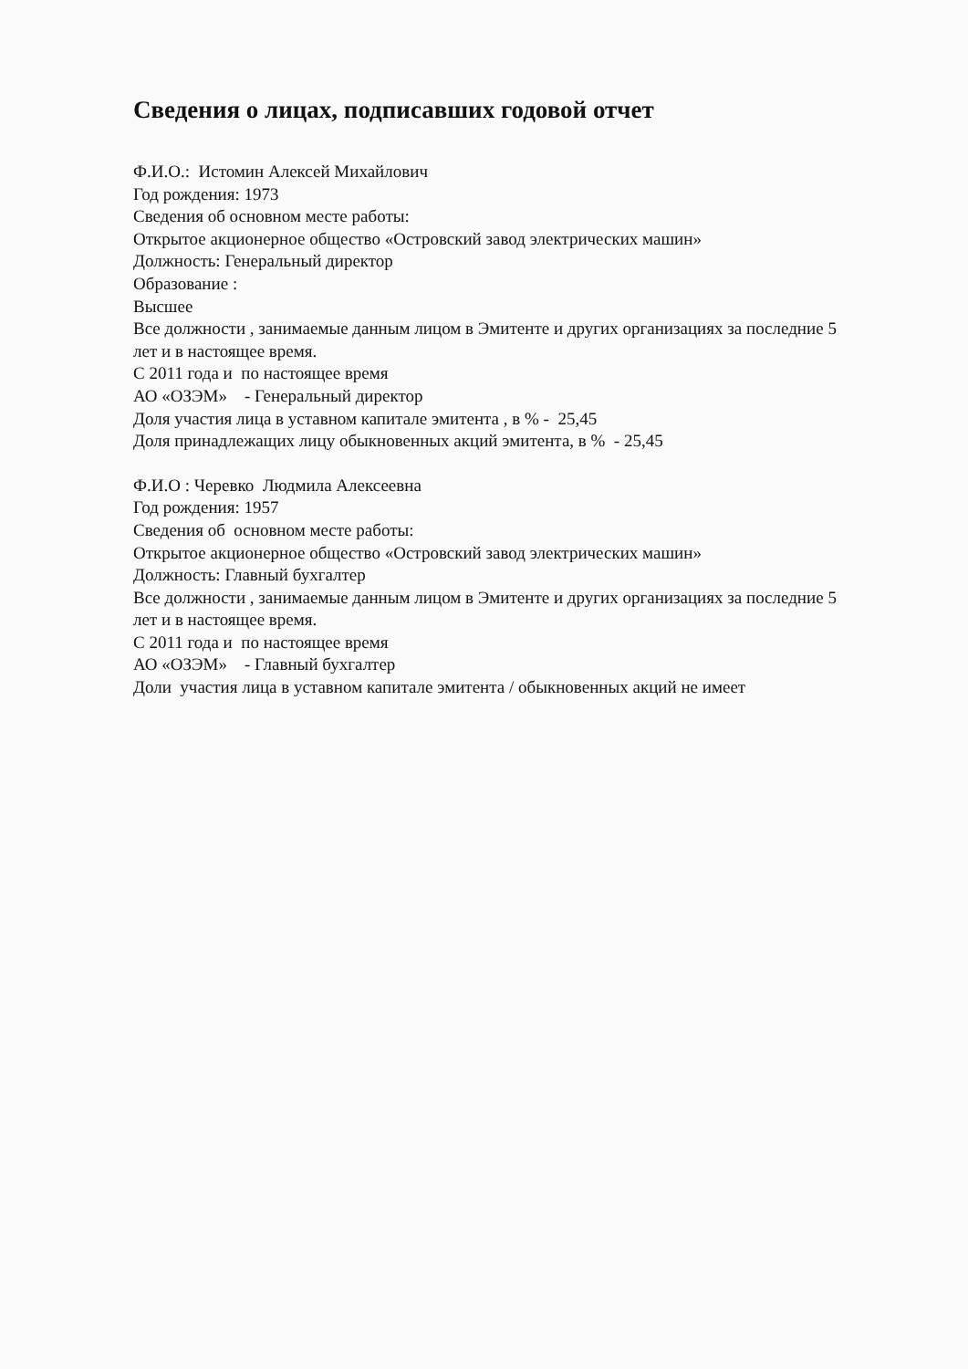Сведения о лицах, подписавших годовой отчет
Ф.И.О.: Истомин Алексей Михайлович
Год рождения: 1973
Сведения об основном месте работы:
Открытое акционерное общество «Островский завод электрических машин»
Должность: Генеральный директор
Образование :
Высшее
Все должности , занимаемые данным лицом в Эмитенте и других организациях за последние 5 лет и в настоящее время.
С 2011 года и по настоящее время
АО «ОЗЭМ» - Генеральный директор
Доля участия лица в уставном капитале эмитента , в % - 25,45
Доля принадлежащих лицу обыкновенных акций эмитента, в % - 25,45
Ф.И.О : Черевко Людмила Алексеевна
Год рождения: 1957
Сведения об основном месте работы:
Открытое акционерное общество «Островский завод электрических машин»
Должность: Главный бухгалтер
Все должности , занимаемые данным лицом в Эмитенте и других организациях за последние 5 лет и в настоящее время.
С 2011 года и по настоящее время
АО «ОЗЭМ» - Главный бухгалтер
Доли участия лица в уставном капитале эмитента / обыкновенных акций не имеет